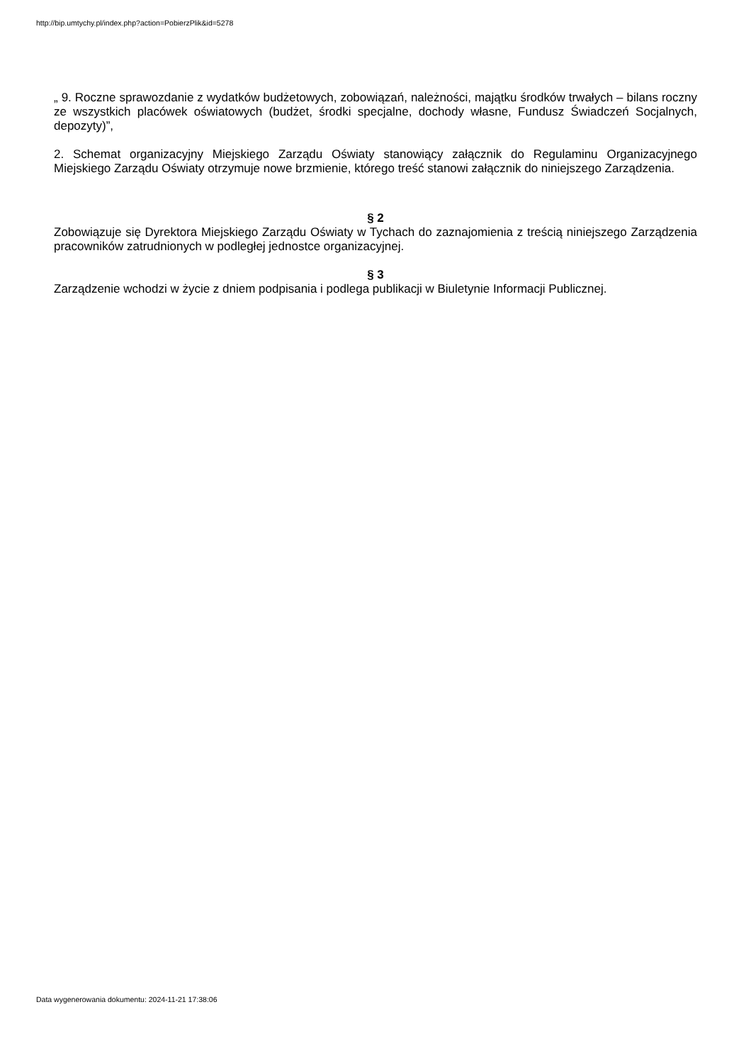http://bip.umtychy.pl/index.php?action=PobierzPlik&id=5278
„ 9. Roczne sprawozdanie z wydatków budżetowych, zobowiązań, należności, majątku środków trwałych – bilans roczny ze wszystkich placówek oświatowych (budżet, środki specjalne, dochody własne, Fundusz Świadczeń Socjalnych, depozyty)”,
2. Schemat organizacyjny Miejskiego Zarządu Oświaty stanowiący załącznik do Regulaminu Organizacyjnego Miejskiego Zarządu Oświaty otrzymuje nowe brzmienie, którego treść stanowi załącznik do niniejszego Zarządzenia.
§ 2
Zobowiązuje się Dyrektora Miejskiego Zarządu Oświaty w Tychach do zaznajomienia z treścią niniejszego Zarządzenia pracowników zatrudnionych w podległej jednostce organizacyjnej.
§ 3
Zarządzenie wchodzi w życie z dniem podpisania i podlega publikacji w Biuletynie Informacji Publicznej.
Data wygenerowania dokumentu: 2024-11-21 17:38:06